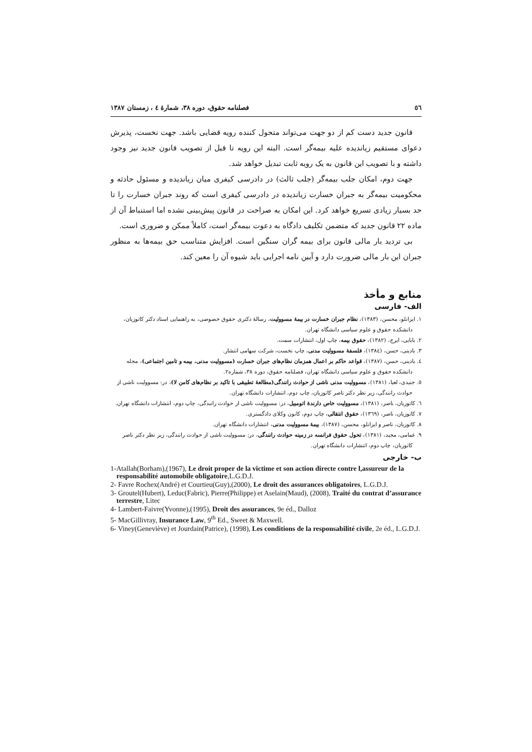٥٦ فصلنامه حقوق، دوره ۳۸، شمارهٔ ٤ ، زمستان ۱۳۸۷
قانون جدید دست کم از دو جهت می‌تواند متحول کننده رویه قضایی باشد. جهت نخست، پذیرش دعوای مستقیم زیاندیده علیه بیمه‌گر است. البته این رویه تا قبل از تصویب قانون جدید نیز وجود داشته و با تصویب این قانون به یک رویه ثابت تبدیل خواهد شد.
جهت دوم، امکان جلب بیمه‌گر (جلب ثالث) در دادرسی کیفری میان زیاندیده و مسئول حادثه و محکومیت بیمه‌گر به جبران خسارت زیاندیده در دادرسی کیفری است که روند جبران خسارت را تا حد بسیار زیادی تسریع خواهد کرد. این امکان به صراحت در قانون پیش‌بینی نشده اما استنباط آن از ماده ۲۲ قانون جدید که متضمن تکلیف دادگاه به دعوت بیمه‌گر است، کاملاً ممکن و ضروری است.
بی تردید بار مالی قانون برای بیمه گران سنگین است. افزایش متناسب حق بیمه‌ها به منظور جبران این بار مالی ضرورت دارد و آیین نامه اجرایی باید شیوه آن را معین کند.
منابع و مأخذ
الف- فارسی
۱. ایزانلو، محسن، (۱۳۸۳)، نظام جبران خسارت در بیمهٔ مسوولیت، رسالهٔ دکتری حقوق خصوصی، به راهنمایی استاد دکتر کاتوزیان، دانشکده حقوق و علوم سیاسی دانشگاه تهران.
۲. بابایی، ایرج، (۱۳۸۲)، حقوق بیمه، چاپ اول، انتشارات سمت.
۳. بادینی، حسن، (۱۳۸٤)، فلسفهٔ مسوولیت مدنی، چاپ نخست، شرکت سهامی انتشار.
٤. بادینی، حسن، (۱۳۸۷)، قواعد حاکم بر اعمال همزمان نظام‌های جبران خسارت (مسوولیت مدنی، بیمه و تامین اجتماعی)، مجله دانشکده حقوق و علوم سیاسی دانشگاه تهران، فصلنامه حقوق، دوره ۳۸، شماره۲.
٥. جنیدی، لعیا، (۱۳۸۱)، مسوولیت مدنی ناشی از حوادث رانندگی(مطالعهٔ تطبیقی با تاکید بر نظام‌های کامن لا)، در: مسوولیت ناشی از حوادث رانندگی، زیر نظر دکتر ناصر کاتوزیان، چاپ دوم، انتشارات دانشگاه تهران.
٦. کاتوزیان، ناصر، (۱۳۸۱)، مسوولیت خاص دارندهٔ اتومبیل، در: مسوولیت ناشی از حوادث رانندگی، چاپ دوم، انتشارات دانشگاه تهران.
۷. کاتوزیان، ناصر، (۱۳٦۹)، حقوق انتقالی، چاپ دوم، کانون وکلای دادگستری.
۸. کاتوزیان، ناصر و ایزانلو، محسن، (۱۳۸۷)، بیمهٔ مسوولیت مدنی، انتشارات دانشگاه تهران.
۹. غمامی، مجید، (۱۳۸۱)، تحول حقوق فرانسه در زمینه حوادث رانندگی، در: مسوولیت ناشی از حوادث رانندگی، زیر نظر دکتر ناصر کاتوزیان، چاپ دوم، انتشارات دانشگاه تهران.
ب- خارجی
1-Atallah(Borham),(1967), Le droit proper de la victime et son action directe contre l,assureur de la responsabilité automobile obligatoire,L.G.D.J.
2- Favre Rochex(André) et Courtieu(Guy),(2000), Le droit des assurances obligatoires, L.G.D.J.
3- Groutel(Hubert), Leduc(Fabric), Pierre(Philippe) et Aselain(Maud), (2008), Traité du contrat d’assurance terrestre, Litec
4- Lambert-Faivre(Yvonne),(1995), Droit des assurances, 9e éd., Dalloz
5- MacGillivray, Insurance Law, 9<sup>th</sup> Ed., Sweet & Maxwell.
6- Viney(Geneviève) et Jourdain(Patrice), (1998), Les conditions de la responsabilité civile, 2e éd., L.G.D.J.